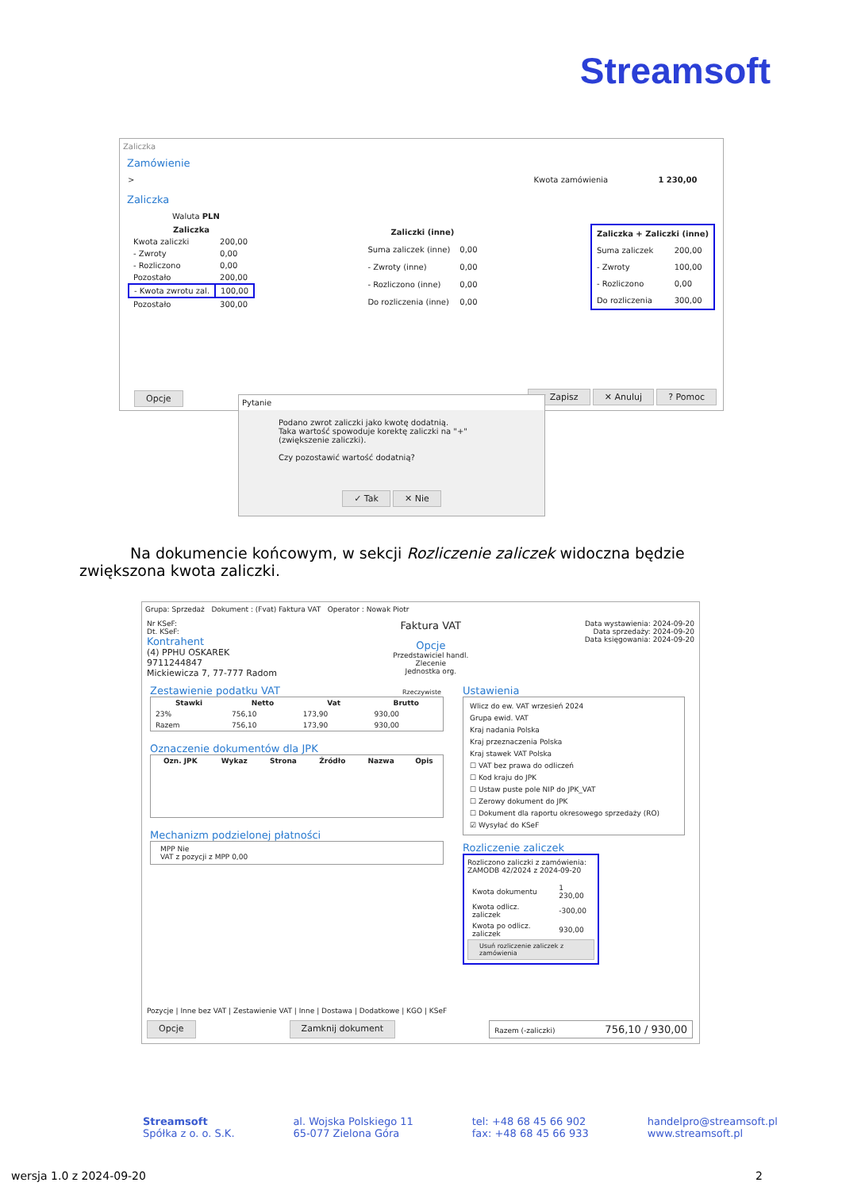Streamsoft
Zaliczka
Zamówienie
> Kwota zamówienia 1 230,00
Zaliczka
Waluta PLN
| Zaliczka | |
| --- | --- |
| Kwota zaliczki | 200,00 |
| - Zwroty | 0,00 |
| - Rozliczono | 0,00 |
| Pozostało | 200,00 |
| - Kwota zwrotu zal. | 100,00 |
| Pozostało | 300,00 |
| Zaliczki (inne) | |
| --- | --- |
| Suma zaliczek (inne) | 0,00 |
| - Zwroty (inne) | 0,00 |
| - Rozliczono (inne) | 0,00 |
| Do rozliczenia (inne) | 0,00 |
| Zaliczka + Zaliczki (inne) | |
| --- | --- |
| Suma zaliczek | 200,00 |
| - Zwroty | 100,00 |
| - Rozliczono | 0,00 |
| Do rozliczenia | 300,00 |
Opcje ✓ Zapisz ✕ Anuluj ? Pomoc
Pytanie
Podano zwrot zaliczki jako kwotę dodatnią.
Taka wartość spowoduje korektę zaliczki na "+" (zwiększenie zaliczki).
Czy pozostawić wartość dodatnią?
✓ Tak ✕ Nie
Na dokumencie końcowym, w sekcji Rozliczenie zaliczek widoczna będzie zwiększona kwota zaliczki.
Grupa: Sprzedaż Dokument : (Fvat) Faktura VAT Operator : Nowak Piotr
Nr KSeF:
Dt. KSeF:
Kontrahent
(4) PPHU OSKAREK
9711244847
Mickiewicza 7, 77-777 Radom
Faktura VAT
Opcje
Przedstawiciel handl.
Zlecenie
Jednostka org.
Data wystawienia: 2024-09-20
Data sprzedaży: 2024-09-20
Data księgowania: 2024-09-20
Zestawienie podatku VAT Rzeczywiste
| Stawki | Netto | Vat | Brutto |
| --- | --- | --- | --- |
| 23% | 756,10 | 173,90 | 930,00 |
| Razem | 756,10 | 173,90 | 930,00 |
Oznaczenie dokumentów dla JPK
| Ozn. JPK | Wykaz | Strona | Źródło | Nazwa | Opis |
| --- | --- | --- | --- | --- | --- |
Mechanizm podzielonej płatności
MPP Nie
VAT z pozycji z MPP 0,00
Ustawienia
Wlicz do ew. VAT wrzesień 2024
Grupa ewid. VAT
Kraj nadania Polska
Kraj przeznaczenia Polska
Kraj stawek VAT Polska
☐ VAT bez prawa do odliczeń
☐ Kod kraju do JPK
☐ Ustaw puste pole NIP do JPK_VAT
☐ Zerowy dokument do JPK
☐ Dokument dla raportu okresowego sprzedaży (RO)
☑ Wysyłać do KSeF
Rozliczenie zaliczek
Rozliczono zaliczki z zamówienia:
ZAMODB 42/2024 z 2024-09-20
| Kwota dokumentu | 1 230,00 |
| Kwota odlicz. zaliczek | -300,00 |
| Kwota po odlicz. zaliczek | 930,00 |
Usuń rozliczenie zaliczek z zamówienia
Pozycje | Inne bez VAT | Zestawienie VAT | Inne | Dostawa | Dodatkowe | KGO | KSeF
Opcje Zamknij dokument Razem (-zaliczki) 756,10 / 930,00
Streamsoft
Spółka z o. o. S.K.
al. Wojska Polskiego 11
65-077 Zielona Góra
tel: +48 68 45 66 902
fax: +48 68 45 66 933
handelpro@streamsoft.pl
www.streamsoft.pl
wersja 1.0 z 2024-09-20 2